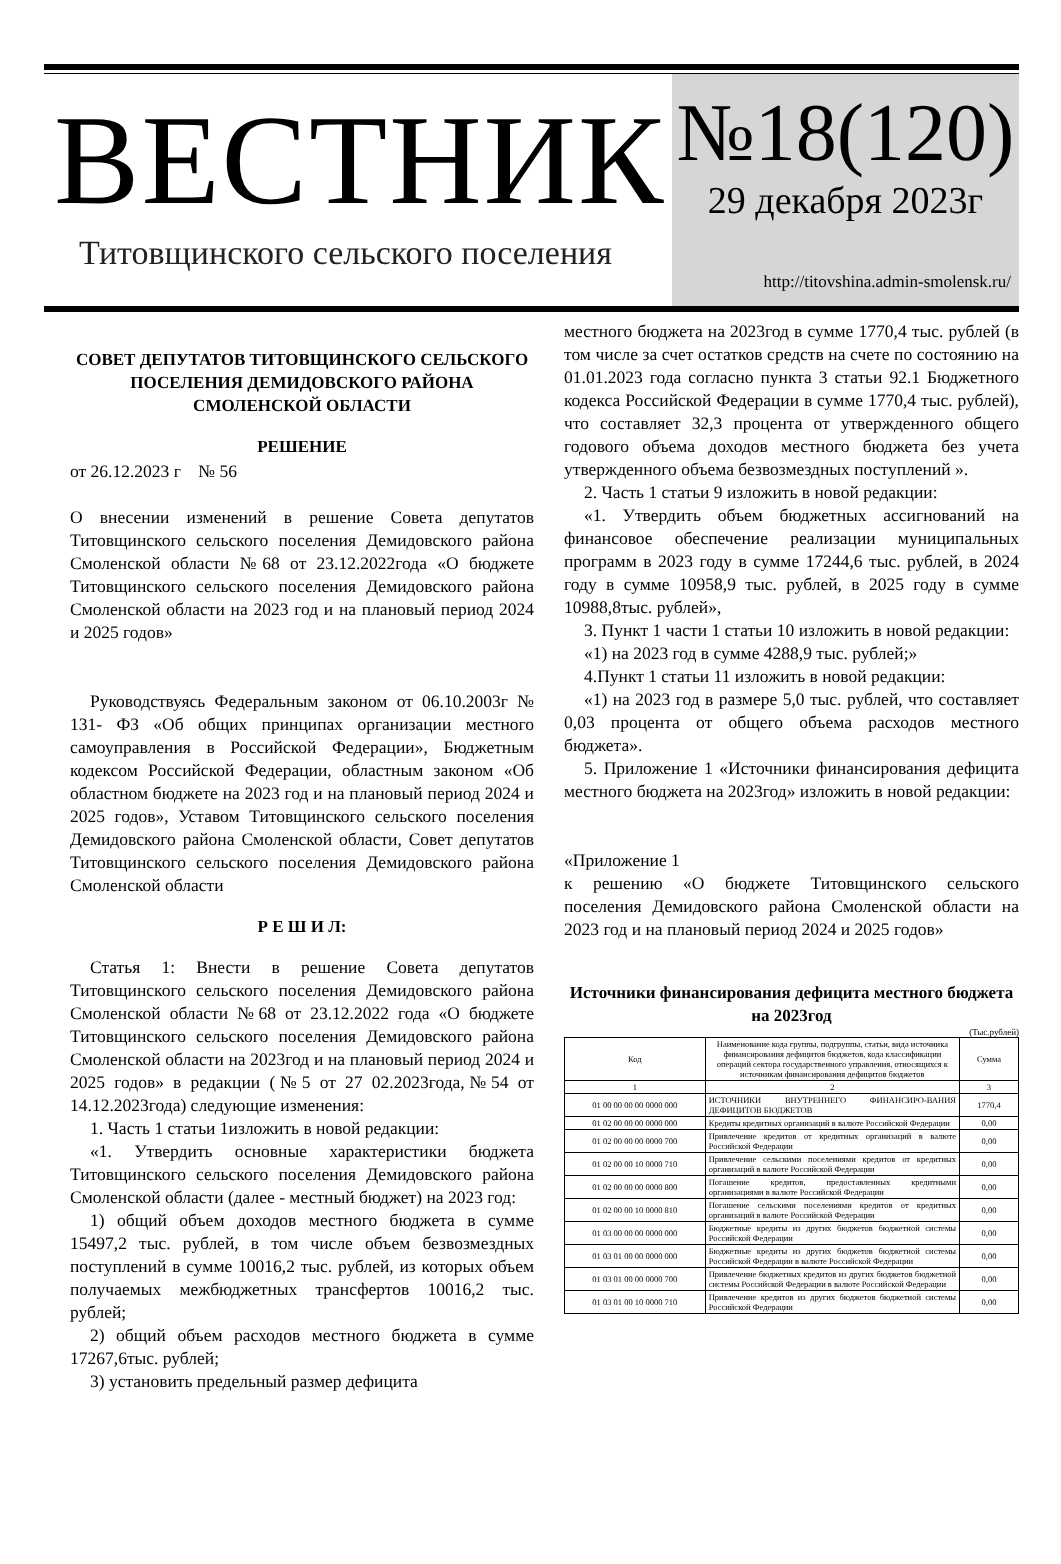ВЕСТНИК
Титовщинского сельского поселения
№18(120)
29 декабря 2023г
http://titovshina.admin-smolensk.ru/
СОВЕТ ДЕПУТАТОВ ТИТОВЩИНСКОГО СЕЛЬСКОГО ПОСЕЛЕНИЯ ДЕМИДОВСКОГО РАЙОНА СМОЛЕНСКОЙ ОБЛАСТИ
РЕШЕНИЕ
от 26.12.2023 г № 56
О внесении изменений в решение Совета депутатов Титовщинского сельского поселения Демидовского района Смоленской области №68 от 23.12.2022года «О бюджете Титовщинского сельского поселения Демидовского района Смоленской области на 2023 год и на плановый период 2024 и 2025 годов»
Руководствуясь Федеральным законом от 06.10.2003г № 131- ФЗ «Об общих принципах организации местного самоуправления в Российской Федерации», Бюджетным кодексом Российской Федерации, областным законом «Об областном бюджете на 2023 год и на плановый период 2024 и 2025 годов», Уставом Титовщинского сельского поселения Демидовского района Смоленской области, Совет депутатов Титовщинского сельского поселения Демидовского района Смоленской области
Р Е Ш И Л:
Статья 1: Внести в решение Совета депутатов Титовщинского сельского поселения Демидовского района Смоленской области №68 от 23.12.2022 года «О бюджете Титовщинского сельского поселения Демидовского района Смоленской области на 2023год и на плановый период 2024 и 2025 годов» в редакции (№5 от 27 02.2023года,№54 от 14.12.2023года) следующие изменения:
1. Часть 1 статьи 1изложить в новой редакции:
«1. Утвердить основные характеристики бюджета Титовщинского сельского поселения Демидовского района Смоленской области (далее - местный бюджет) на 2023 год:
1) общий объем доходов местного бюджета в сумме 15497,2 тыс. рублей, в том числе объем безвозмездных поступлений в сумме 10016,2 тыс. рублей, из которых объем получаемых межбюджетных трансфертов 10016,2 тыс. рублей;
2) общий объем расходов местного бюджета в сумме 17267,6тыс. рублей;
3) установить предельный размер дефицита
местного бюджета на 2023год в сумме 1770,4 тыс. рублей (в том числе за счет остатков средств на счете по состоянию на 01.01.2023 года согласно пункта 3 статьи 92.1 Бюджетного кодекса Российской Федерации в сумме 1770,4 тыс. рублей), что составляет 32,3 процента от утвержденного общего годового объема доходов местного бюджета без учета утвержденного объема безвозмездных поступлений ».
2. Часть 1 статьи 9 изложить в новой редакции:
«1. Утвердить объем бюджетных ассигнований на финансовое обеспечение реализации муниципальных программ в 2023 году в сумме 17244,6 тыс. рублей, в 2024 году в сумме 10958,9 тыс. рублей, в 2025 году в сумме 10988,8тыс. рублей»,
3. Пункт 1 части 1 статьи 10 изложить в новой редакции:
«1) на 2023 год в сумме 4288,9 тыс. рублей;»
4.Пункт 1 статьи 11 изложить в новой редакции:
«1) на 2023 год в размере 5,0 тыс. рублей, что составляет 0,03 процента от общего объема расходов местного бюджета».
5. Приложение 1 «Источники финансирования дефицита местного бюджета на 2023год» изложить в новой редакции:
«Приложение 1
к решению «О бюджете Титовщинского сельского поселения Демидовского района Смоленской области на 2023 год и на плановый период 2024 и 2025 годов»
Источники финансирования дефицита местного бюджета на 2023год
(Тыс.рублей)
| Код | Наименование кода группы, подгруппы, статьи, вида источника финансирования дефицитов бюджетов, кода классификации операций сектора государственного управления, относящихся к источникам финансирования дефицитов бюджетов | Сумма |
| --- | --- | --- |
| 1 | 2 | 3 |
| 01 00 00 00 00 0000 000 | ИСТОЧНИКИ ВНУТРЕННЕГО ФИНАНСИРО-ВАНИЯ ДЕФИЦИТОВ БЮДЖЕТОВ | 1770,4 |
| 01 02 00 00 00 0000 000 | Кредиты кредитных организаций в валюте Российской Федерации | 0,00 |
| 01 02 00 00 00 0000 700 | Привлечение кредитов от кредитных организаций в валюте Российской Федерации | 0,00 |
| 01 02 00 00 10 0000 710 | Привлечение сельскими поселениями кредитов от кредитных организаций в валюте Российской Федерации | 0,00 |
| 01 02 00 00 00 0000 800 | Погашение кредитов, предоставленных кредитными организациями в валюте Российской Федерации | 0,00 |
| 01 02 00 00 10 0000 810 | Погашение сельскими поселениями кредитов от кредитных организаций в валюте Российской Федерации | 0,00 |
| 01 03 00 00 00 0000 000 | Бюджетные кредиты из других бюджетов бюджетной системы Российской Федерации | 0,00 |
| 01 03 01 00 00 0000 000 | Бюджетные кредиты из других бюджетов бюджетной системы Российской Федерации в валюте Российской Федерации | 0,00 |
| 01 03 01 00 00 0000 700 | Привлечение бюджетных кредитов из других бюджетов бюджетной системы Российской Федерации в валюте Российской Федерации | 0,00 |
| 01 03 01 00 10 0000 710 | Привлечение кредитов из других бюджетов бюджетной системы Российской Федерации | 0,00 |